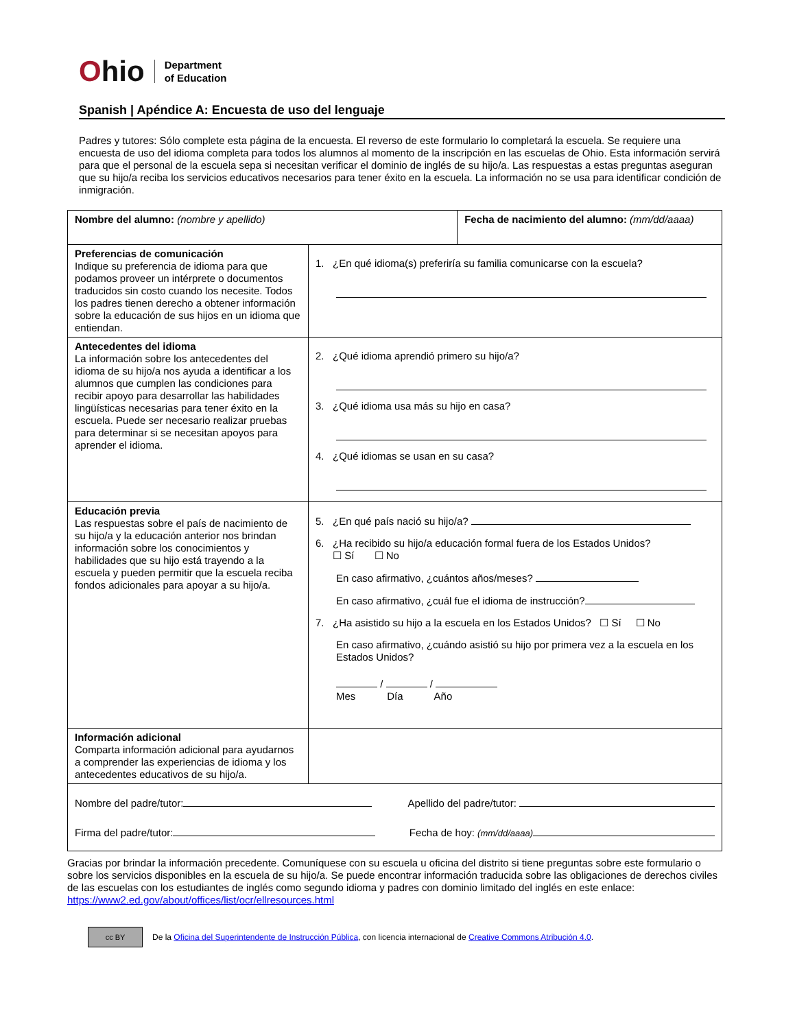Ohio
Department
of Education
Spanish | Apéndice A: Encuesta de uso del lenguaje
Padres y tutores: Sólo complete esta página de la encuesta. El reverso de este formulario lo completará la escuela. Se requiere una encuesta de uso del idioma completa para todos los alumnos al momento de la inscripción en las escuelas de Ohio. Esta información servirá para que el personal de la escuela sepa si necesitan verificar el dominio de inglés de su hijo/a. Las respuestas a estas preguntas aseguran que su hijo/a reciba los servicios educativos necesarios para tener éxito en la escuela. La información no se usa para identificar condición de inmigración.
| Nombre del alumno: (nombre y apellido) | | Fecha de nacimiento del alumno: (mm/dd/aaaa) |
| Preferencias de comunicación Indique su preferencia de idioma para que podamos proveer un intérprete o documentos traducidos sin costo cuando los necesite. Todos los padres tienen derecho a obtener información sobre la educación de sus hijos en un idioma que entiendan. | 1. ¿En qué idioma(s) preferiría su familia comunicarse con la escuela? | |
| Antecedentes del idioma La información sobre los antecedentes del idioma de su hijo/a nos ayuda a identificar a los alumnos que cumplen las condiciones para recibir apoyo para desarrollar las habilidades lingüísticas necesarias para tener éxito en la escuela. Puede ser necesario realizar pruebas para determinar si se necesitan apoyos para aprender el idioma. | 2. ¿Qué idioma aprendió primero su hijo/a? 3. ¿Qué idioma usa más su hijo en casa? 4. ¿Qué idiomas se usan en su casa? | |
| Educación previa Las respuestas sobre el país de nacimiento de su hijo/a y la educación anterior nos brindan información sobre los conocimientos y habilidades que su hijo está trayendo a la escuela y pueden permitir que la escuela reciba fondos adicionales para apoyar a su hijo/a. | 5. ¿En qué país nació su hijo/a? 6. ¿Ha recibido su hijo/a educación formal fuera de los Estados Unidos? ☐ Sí ☐ No En caso afirmativo, ¿cuántos años/meses? En caso afirmativo, ¿cuál fue el idioma de instrucción? 7. ¿Ha asistido su hijo a la escuela en los Estados Unidos? ☐ Sí ☐ No En caso afirmativo, ¿cuándo asistió su hijo por primera vez a la escuela en los Estados Unidos? / / Mes Día Año | |
| Información adicional Comparta información adicional para ayudarnos a comprender las experiencias de idioma y los antecedentes educativos de su hijo/a. | | |
| Nombre del padre/tutor: Apellido del padre/tutor: Firma del padre/tutor: Fecha de hoy: (mm/dd/aaaa) | | |
Gracias por brindar la información precedente. Comuníquese con su escuela u oficina del distrito si tiene preguntas sobre este formulario o sobre los servicios disponibles en la escuela de su hijo/a. Se puede encontrar información traducida sobre las obligaciones de derechos civiles de las escuelas con los estudiantes de inglés como segundo idioma y padres con dominio limitado del inglés en este enlace: https://www2.ed.gov/about/offices/list/ocr/ellresources.html
cc BY
De la Oficina del Superintendente de Instrucción Pública, con licencia internacional de Creative Commons Atribución 4.0.